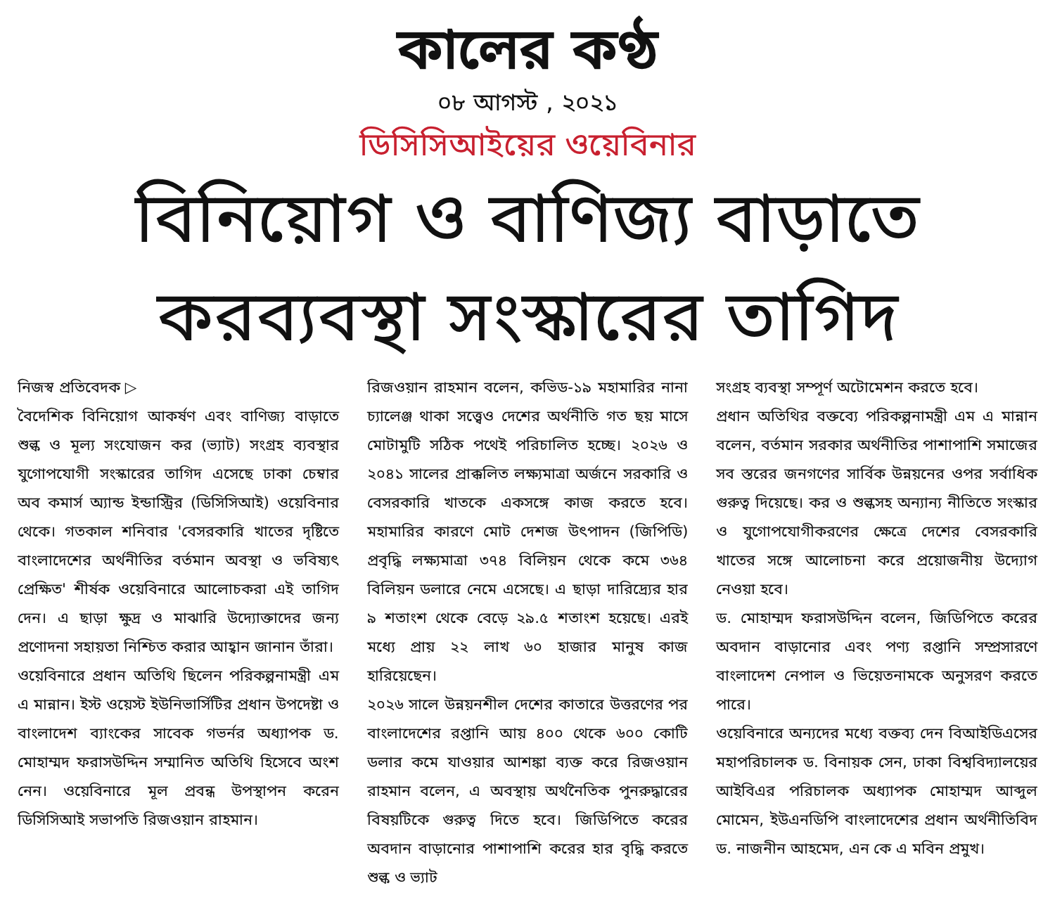কালের কণ্ঠ
০৮ আগস্ট , ২০২১
ডিসিসিআইয়ের ওয়েবিনার
বিনিয়োগ ও বাণিজ্য বাড়াতে
করব্যবস্থা সংস্কারের তাগিদ
নিজস্ব প্রতিবেদক ▷
বৈদেশিক বিনিয়োগ আকর্ষণ এবং বাণিজ্য বাড়াতে শুল্ক ও মূল্য সংযোজন কর (ভ্যাট) সংগ্রহ ব্যবস্থার যুগোপযোগী সংস্কারের তাগিদ এসেছে ঢাকা চেম্বার অব কমার্স অ্যান্ড ইন্ডাস্ট্রির (ডিসিসিআই) ওয়েবিনার থেকে। গতকাল শনিবার 'বেসরকারি খাতের দৃষ্টিতে বাংলাদেশের অর্থনীতির বর্তমান অবস্থা ও ভবিষ্যৎ প্রেক্ষিত' শীর্ষক ওয়েবিনারে আলোচকরা এই তাগিদ দেন। এ ছাড়া ক্ষুদ্র ও মাঝারি উদ্যোক্তাদের জন্য প্রণোদনা সহায়তা নিশ্চিত করার আহ্বান জানান তাঁরা।
ওয়েবিনারে প্রধান অতিথি ছিলেন পরিকল্পনামন্ত্রী এম এ মান্নান। ইস্ট ওয়েস্ট ইউনিভার্সিটির প্রধান উপদেষ্টা ও বাংলাদেশ ব্যাংকের সাবেক গভর্নর অধ্যাপক ড. মোহাম্মদ ফরাসউদ্দিন সম্মানিত অতিথি হিসেবে অংশ নেন। ওয়েবিনারে মূল প্রবন্ধ উপস্থাপন করেন ডিসিসিআই সভাপতি রিজওয়ান রাহমান।
রিজওয়ান রাহমান বলেন, কভিড-১৯ মহামারির নানা চ্যালেঞ্জ থাকা সত্ত্বেও দেশের অর্থনীতি গত ছয় মাসে মোটামুটি সঠিক পথেই পরিচালিত হচ্ছে। ২০২৬ ও ২০৪১ সালের প্রাক্কলিত লক্ষ্যমাত্রা অর্জনে সরকারি ও বেসরকারি খাতকে একসঙ্গে কাজ করতে হবে। মহামারির কারণে মোট দেশজ উৎপাদন (জিপিডি) প্রবৃদ্ধি লক্ষ্যমাত্রা ৩৭৪ বিলিয়ন থেকে কমে ৩৬৪ বিলিয়ন ডলারে নেমে এসেছে। এ ছাড়া দারিদ্র্যের হার ৯ শতাংশ থেকে বেড়ে ২৯.৫ শতাংশ হয়েছে। এরই মধ্যে প্রায় ২২ লাখ ৬০ হাজার মানুষ কাজ হারিয়েছেন।
২০২৬ সালে উন্নয়নশীল দেশের কাতারে উত্তরণের পর বাংলাদেশের রপ্তানি আয় ৪০০ থেকে ৬০০ কোটি ডলার কমে যাওয়ার আশঙ্কা ব্যক্ত করে রিজওয়ান রাহমান বলেন, এ অবস্থায় অর্থনৈতিক পুনরুদ্ধারের বিষয়টিকে গুরুত্ব দিতে হবে। জিডিপিতে করের অবদান বাড়ানোর পাশাপাশি করের হার বৃদ্ধি করতে শুল্ক ও ভ্যাট
সংগ্রহ ব্যবস্থা সম্পূর্ণ অটোমেশন করতে হবে।
প্রধান অতিথির বক্তব্যে পরিকল্পনামন্ত্রী এম এ মান্নান বলেন, বর্তমান সরকার অর্থনীতির পাশাপাশি সমাজের সব স্তরের জনগণের সার্বিক উন্নয়নের ওপর সর্বাধিক গুরুত্ব দিয়েছে। কর ও শুল্কসহ অন্যান্য নীতিতে সংস্কার ও যুগোপযোগীকরণের ক্ষেত্রে দেশের বেসরকারি খাতের সঙ্গে আলোচনা করে প্রয়োজনীয় উদ্যোগ নেওয়া হবে।
ড. মোহাম্মদ ফরাসউদ্দিন বলেন, জিডিপিতে করের অবদান বাড়ানোর এবং পণ্য রপ্তানি সম্প্রসারণে বাংলাদেশ নেপাল ও ভিয়েতনামকে অনুসরণ করতে পারে।
ওয়েবিনারে অন্যদের মধ্যে বক্তব্য দেন বিআইডিএসের মহাপরিচালক ড. বিনায়ক সেন, ঢাকা বিশ্ববিদ্যালয়ের আইবিএর পরিচালক অধ্যাপক মোহাম্মদ আব্দুল মোমেন, ইউএনডিপি বাংলাদেশের প্রধান অর্থনীতিবিদ ড. নাজনীন আহমেদ, এন কে এ মবিন প্রমুখ।